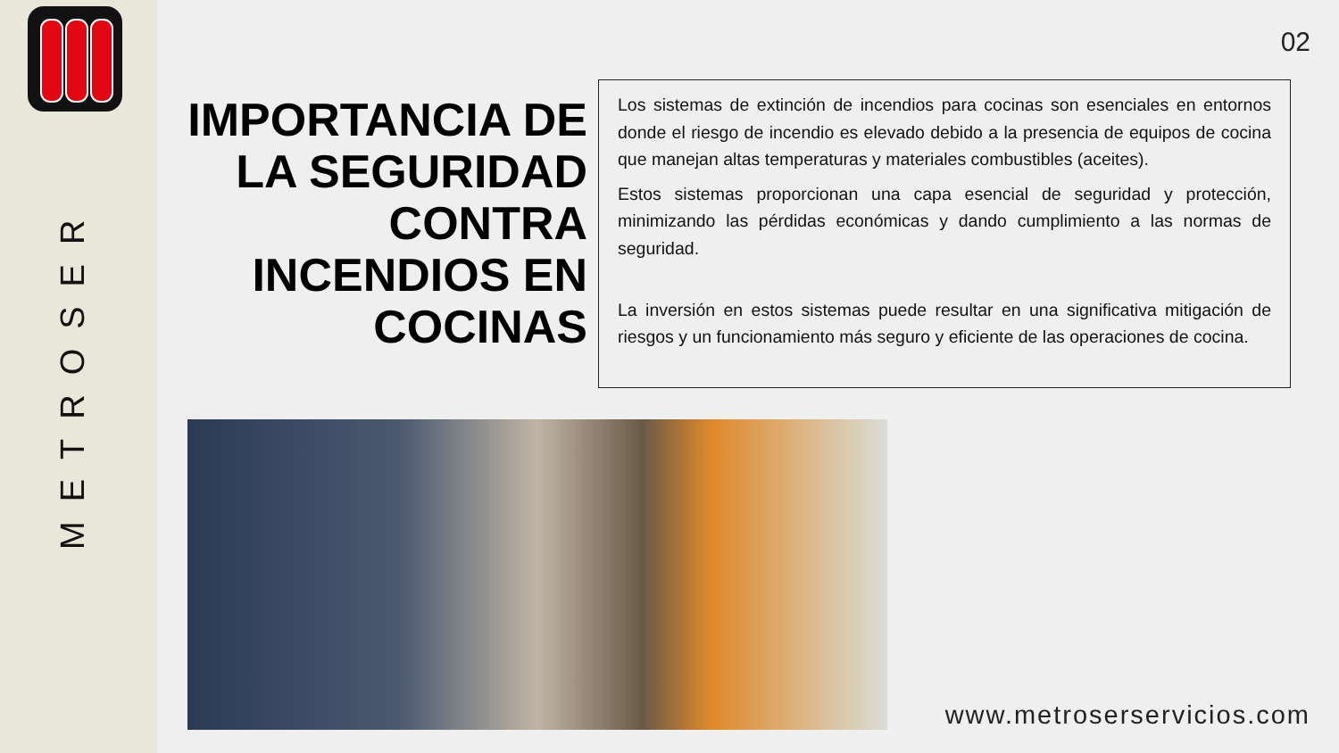METROSER
02
IMPORTANCIA DE LA SEGURIDAD CONTRA INCENDIOS EN COCINAS
Los sistemas de extinción de incendios para cocinas son esenciales en entornos donde el riesgo de incendio es elevado debido a la presencia de equipos de cocina que manejan altas temperaturas y materiales combustibles (aceites).
Estos sistemas proporcionan una capa esencial de seguridad y protección, minimizando las pérdidas económicas y dando cumplimiento a las normas de seguridad.
La inversión en estos sistemas puede resultar en una significativa mitigación de riesgos y un funcionamiento más seguro y eficiente de las operaciones de cocina.
www.metroserservicios.com